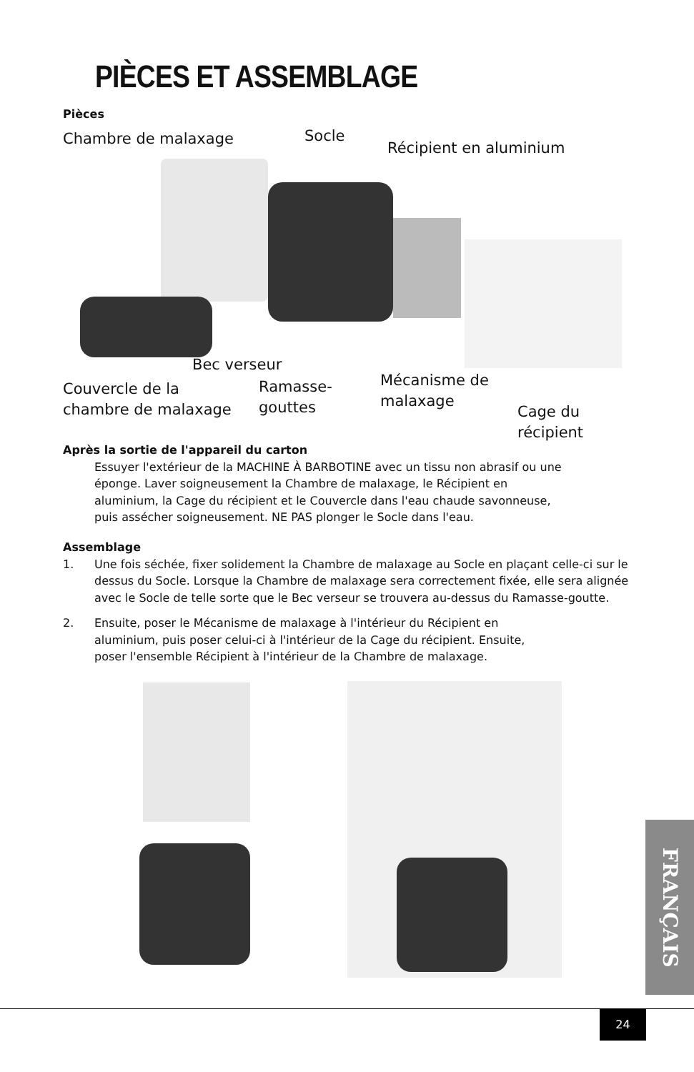PIÈCES ET ASSEMBLAGE
Pièces
Chambre de malaxage Socle
Récipient en aluminium
Bec verseur
Couvercle de la
chambre de malaxage
Ramasse-
gouttes
Mécanisme de
malaxage
Cage du
récipient
Après la sortie de l'appareil du carton
Essuyer l'extérieur de la MACHINE À BARBOTINE avec un tissu non abrasif ou une éponge. Laver soigneusement la Chambre de malaxage, le Récipient en aluminium, la Cage du récipient et le Couvercle dans l'eau chaude savonneuse, puis assécher soigneusement. NE PAS plonger le Socle dans l'eau.
Assemblage
1. Une fois séchée, fixer solidement la Chambre de malaxage au Socle en plaçant celle-ci sur le dessus du Socle. Lorsque la Chambre de malaxage sera correctement fixée, elle sera alignée avec le Socle de telle sorte que le Bec verseur se trouvera au-dessus du Ramasse-goutte.
2. Ensuite, poser le Mécanisme de malaxage à l'intérieur du Récipient en aluminium, puis poser celui-ci à l'intérieur de la Cage du récipient. Ensuite, poser l'ensemble Récipient à l'intérieur de la Chambre de malaxage.
FRANÇAIS
24